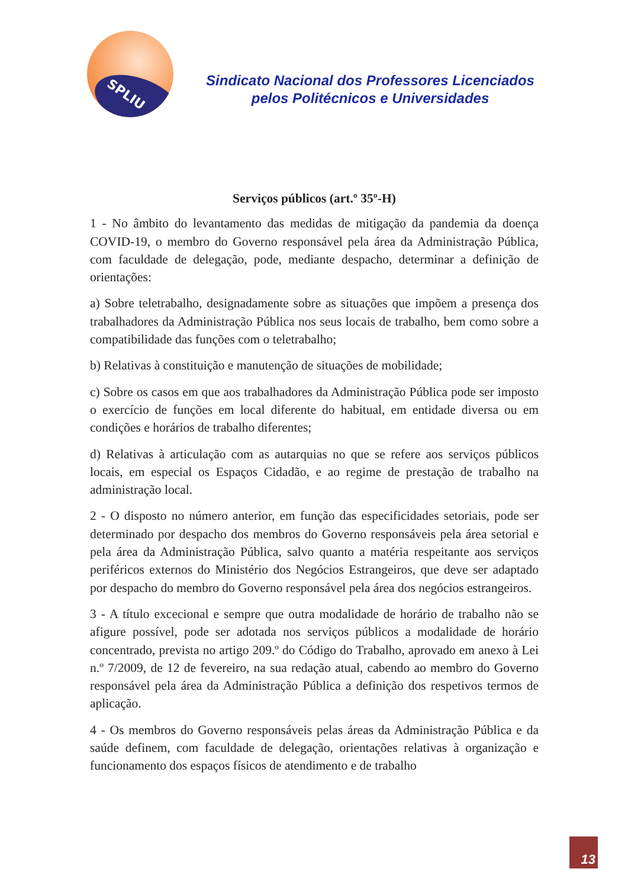SPLIU
Sindicato Nacional dos Professores Licenciados
pelos Politécnicos e Universidades
Serviços públicos (art.º 35º-H)
1 - No âmbito do levantamento das medidas de mitigação da pandemia da doença COVID-19, o membro do Governo responsável pela área da Administração Pública, com faculdade de delegação, pode, mediante despacho, determinar a definição de orientações:
a) Sobre teletrabalho, designadamente sobre as situações que impõem a presença dos trabalhadores da Administração Pública nos seus locais de trabalho, bem como sobre a compatibilidade das funções com o teletrabalho;
b) Relativas à constituição e manutenção de situações de mobilidade;
c) Sobre os casos em que aos trabalhadores da Administração Pública pode ser imposto o exercício de funções em local diferente do habitual, em entidade diversa ou em condições e horários de trabalho diferentes;
d) Relativas à articulação com as autarquias no que se refere aos serviços públicos locais, em especial os Espaços Cidadão, e ao regime de prestação de trabalho na administração local.
2 - O disposto no número anterior, em função das especificidades setoriais, pode ser determinado por despacho dos membros do Governo responsáveis pela área setorial e pela área da Administração Pública, salvo quanto a matéria respeitante aos serviços periféricos externos do Ministério dos Negócios Estrangeiros, que deve ser adaptado por despacho do membro do Governo responsável pela área dos negócios estrangeiros.
3 - A título excecional e sempre que outra modalidade de horário de trabalho não se afigure possível, pode ser adotada nos serviços públicos a modalidade de horário concentrado, prevista no artigo 209.º do Código do Trabalho, aprovado em anexo à Lei n.º 7/2009, de 12 de fevereiro, na sua redação atual, cabendo ao membro do Governo responsável pela área da Administração Pública a definição dos respetivos termos de aplicação.
4 - Os membros do Governo responsáveis pelas áreas da Administração Pública e da saúde definem, com faculdade de delegação, orientações relativas à organização e funcionamento dos espaços físicos de atendimento e de trabalho
13